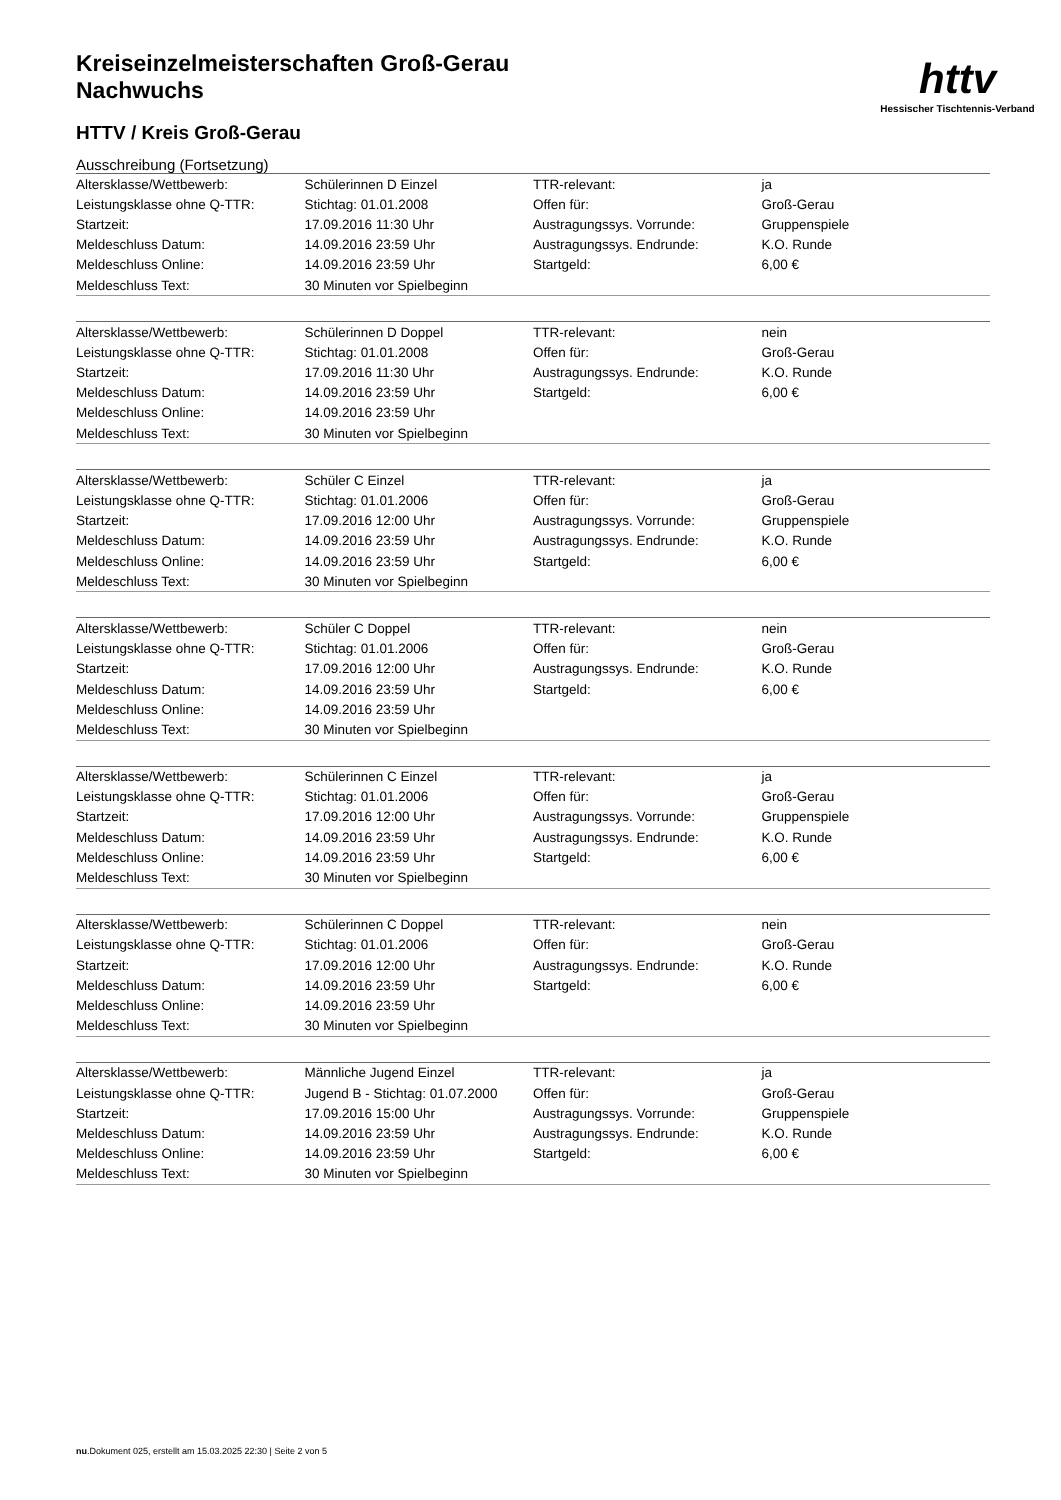httv
Hessischer Tischtennis-Verband
Kreiseinzelmeisterschaften Groß-Gerau
Nachwuchs
HTTV / Kreis Groß-Gerau
Ausschreibung (Fortsetzung)
| Altersklasse/Wettbewerb: | Schülerinnen D Einzel | TTR-relevant: | ja |
| Leistungsklasse ohne Q-TTR: | Stichtag: 01.01.2008 | Offen für: | Groß-Gerau |
| Startzeit: | 17.09.2016 11:30 Uhr | Austragungssys. Vorrunde: | Gruppenspiele |
| Meldeschluss Datum: | 14.09.2016 23:59 Uhr | Austragungssys. Endrunde: | K.O. Runde |
| Meldeschluss Online: | 14.09.2016 23:59 Uhr | Startgeld: | 6,00 € |
| Meldeschluss Text: | 30 Minuten vor Spielbeginn | | |
| Altersklasse/Wettbewerb: | Schülerinnen D Doppel | TTR-relevant: | nein |
| Leistungsklasse ohne Q-TTR: | Stichtag: 01.01.2008 | Offen für: | Groß-Gerau |
| Startzeit: | 17.09.2016 11:30 Uhr | Austragungssys. Endrunde: | K.O. Runde |
| Meldeschluss Datum: | 14.09.2016 23:59 Uhr | Startgeld: | 6,00 € |
| Meldeschluss Online: | 14.09.2016 23:59 Uhr | | |
| Meldeschluss Text: | 30 Minuten vor Spielbeginn | | |
| Altersklasse/Wettbewerb: | Schüler C Einzel | TTR-relevant: | ja |
| Leistungsklasse ohne Q-TTR: | Stichtag: 01.01.2006 | Offen für: | Groß-Gerau |
| Startzeit: | 17.09.2016 12:00 Uhr | Austragungssys. Vorrunde: | Gruppenspiele |
| Meldeschluss Datum: | 14.09.2016 23:59 Uhr | Austragungssys. Endrunde: | K.O. Runde |
| Meldeschluss Online: | 14.09.2016 23:59 Uhr | Startgeld: | 6,00 € |
| Meldeschluss Text: | 30 Minuten vor Spielbeginn | | |
| Altersklasse/Wettbewerb: | Schüler C Doppel | TTR-relevant: | nein |
| Leistungsklasse ohne Q-TTR: | Stichtag: 01.01.2006 | Offen für: | Groß-Gerau |
| Startzeit: | 17.09.2016 12:00 Uhr | Austragungssys. Endrunde: | K.O. Runde |
| Meldeschluss Datum: | 14.09.2016 23:59 Uhr | Startgeld: | 6,00 € |
| Meldeschluss Online: | 14.09.2016 23:59 Uhr | | |
| Meldeschluss Text: | 30 Minuten vor Spielbeginn | | |
| Altersklasse/Wettbewerb: | Schülerinnen C Einzel | TTR-relevant: | ja |
| Leistungsklasse ohne Q-TTR: | Stichtag: 01.01.2006 | Offen für: | Groß-Gerau |
| Startzeit: | 17.09.2016 12:00 Uhr | Austragungssys. Vorrunde: | Gruppenspiele |
| Meldeschluss Datum: | 14.09.2016 23:59 Uhr | Austragungssys. Endrunde: | K.O. Runde |
| Meldeschluss Online: | 14.09.2016 23:59 Uhr | Startgeld: | 6,00 € |
| Meldeschluss Text: | 30 Minuten vor Spielbeginn | | |
| Altersklasse/Wettbewerb: | Schülerinnen C Doppel | TTR-relevant: | nein |
| Leistungsklasse ohne Q-TTR: | Stichtag: 01.01.2006 | Offen für: | Groß-Gerau |
| Startzeit: | 17.09.2016 12:00 Uhr | Austragungssys. Endrunde: | K.O. Runde |
| Meldeschluss Datum: | 14.09.2016 23:59 Uhr | Startgeld: | 6,00 € |
| Meldeschluss Online: | 14.09.2016 23:59 Uhr | | |
| Meldeschluss Text: | 30 Minuten vor Spielbeginn | | |
| Altersklasse/Wettbewerb: | Männliche Jugend Einzel | TTR-relevant: | ja |
| Leistungsklasse ohne Q-TTR: | Jugend B - Stichtag: 01.07.2000 | Offen für: | Groß-Gerau |
| Startzeit: | 17.09.2016 15:00 Uhr | Austragungssys. Vorrunde: | Gruppenspiele |
| Meldeschluss Datum: | 14.09.2016 23:59 Uhr | Austragungssys. Endrunde: | K.O. Runde |
| Meldeschluss Online: | 14.09.2016 23:59 Uhr | Startgeld: | 6,00 € |
| Meldeschluss Text: | 30 Minuten vor Spielbeginn | | |
nu.Dokument 025, erstellt am 15.03.2025 22:30 | Seite 2 von 5